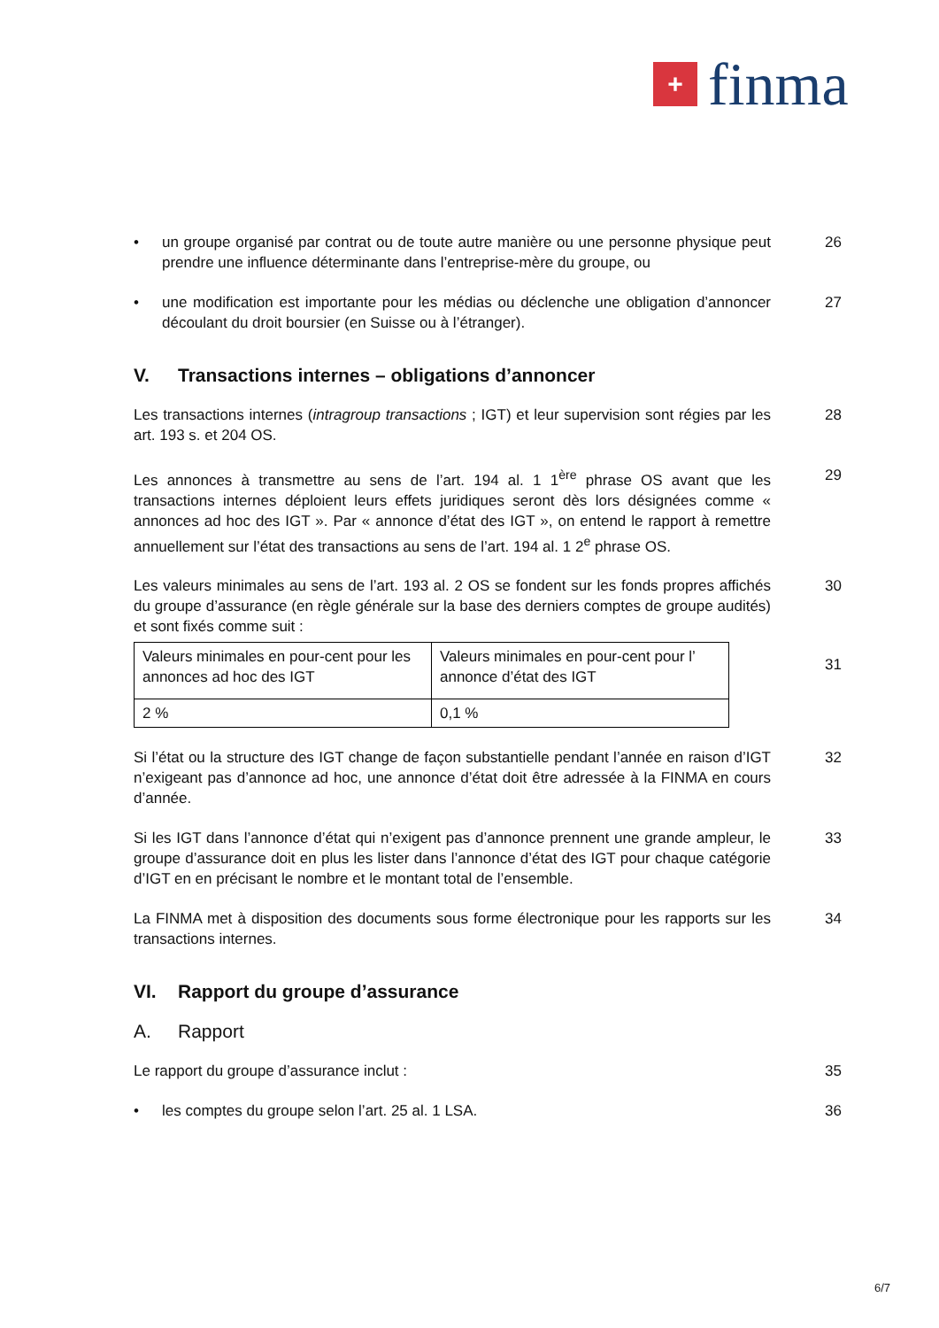+
finma
• un groupe organisé par contrat ou de toute autre manière ou une personne physique peut prendre une influence déterminante dans l’entreprise-mère du groupe, ou
26
• une modification est importante pour les médias ou déclenche une obligation d’annoncer découlant du droit boursier (en Suisse ou à l’étranger).
27
V. Transactions internes – obligations d’annoncer
Les transactions internes (intragroup transactions ; IGT) et leur supervision sont régies par les art. 193 s. et 204 OS.
28
Les annonces à transmettre au sens de l’art. 194 al. 1 1<sup>ère</sup> phrase OS avant que les transactions internes déploient leurs effets juridiques seront dès lors désignées comme « annonces ad hoc des IGT ». Par « annonce d’état des IGT », on entend le rapport à remettre annuellement sur l’état des transactions au sens de l’art. 194 al. 1 2<sup>e</sup> phrase OS.
29
Les valeurs minimales au sens de l’art. 193 al. 2 OS se fondent sur les fonds propres affichés du groupe d’assurance (en règle générale sur la base des derniers comptes de groupe audités) et sont fixés comme suit :
30
| Valeurs minimales en pour-cent pour les annonces ad hoc des IGT | Valeurs minimales en pour-cent pour l’ annonce d’état des IGT |
| 2 % | 0,1 % |
31
Si l’état ou la structure des IGT change de façon substantielle pendant l’année en raison d’IGT n’exigeant pas d’annonce ad hoc, une annonce d’état doit être adressée à la FINMA en cours d’année.
32
Si les IGT dans l’annonce d’état qui n’exigent pas d’annonce prennent une grande ampleur, le groupe d’assurance doit en plus les lister dans l’annonce d’état des IGT pour chaque catégorie d’IGT en en précisant le nombre et le montant total de l’ensemble.
33
La FINMA met à disposition des documents sous forme électronique pour les rapports sur les transactions internes.
34
VI. Rapport du groupe d’assurance
A. Rapport
Le rapport du groupe d’assurance inclut : 35
• les comptes du groupe selon l’art. 25 al. 1 LSA. 36
6/7